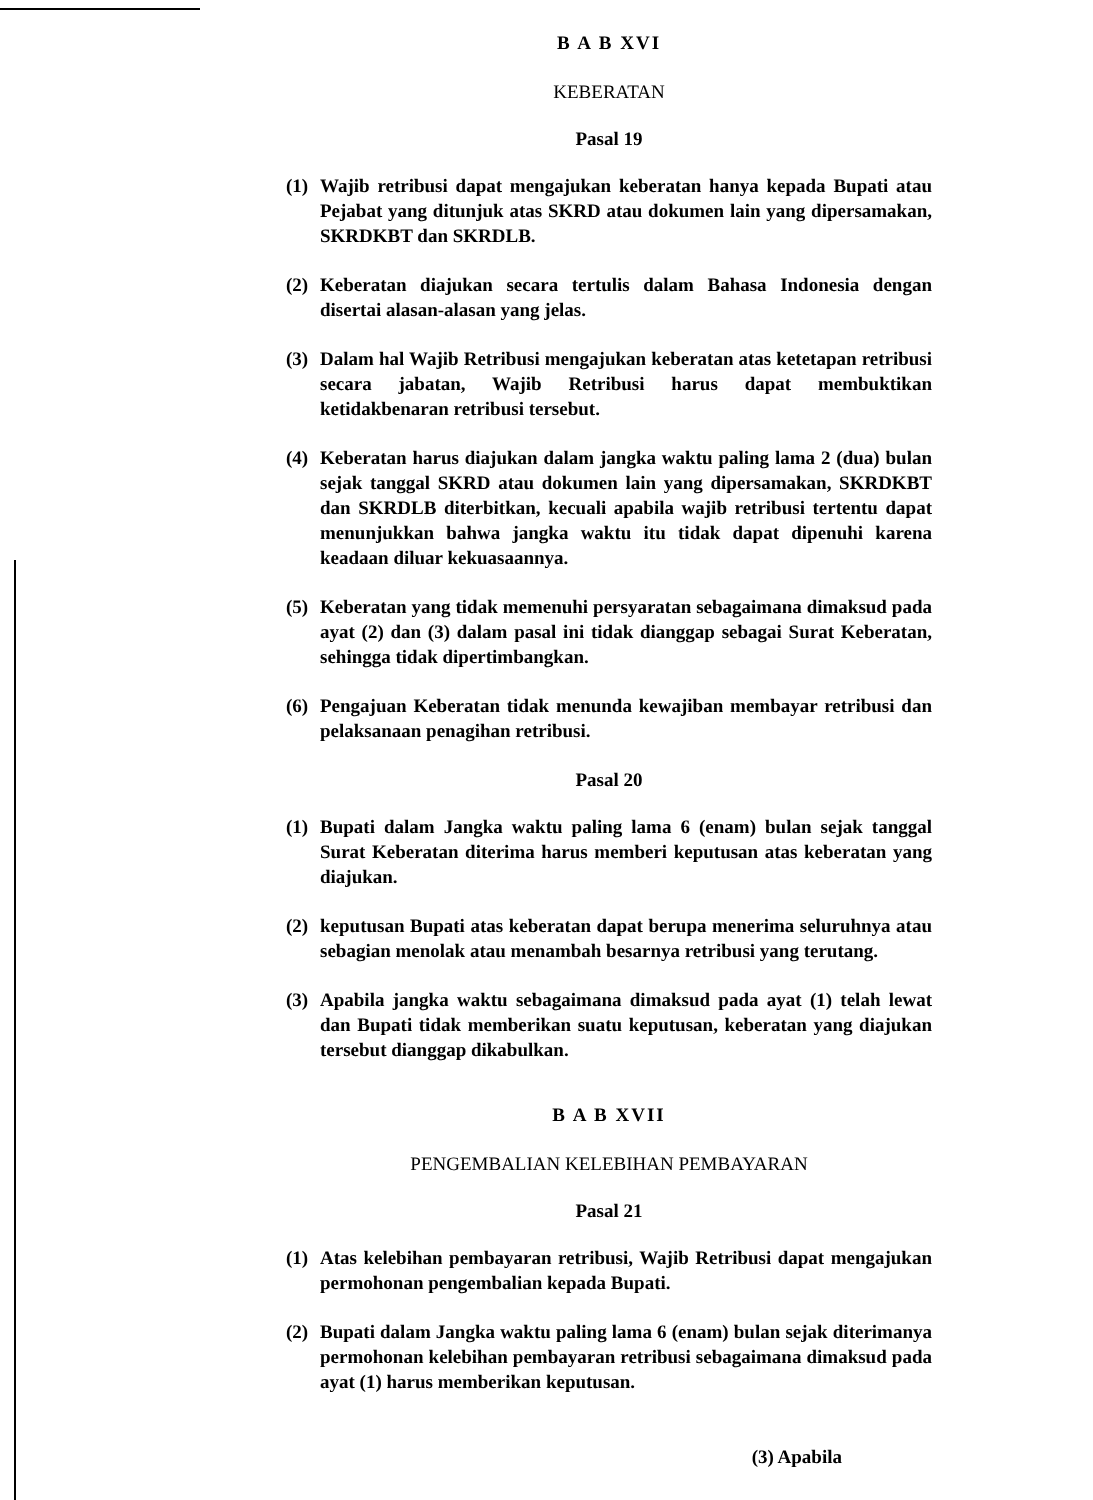B A B XVI
KEBERATAN
Pasal 19
(1) Wajib retribusi dapat mengajukan keberatan hanya kepada Bupati atau Pejabat yang ditunjuk atas SKRD atau dokumen lain yang dipersamakan, SKRDKBT dan SKRDLB.
(2) Keberatan diajukan secara tertulis dalam Bahasa Indonesia dengan disertai alasan-alasan yang jelas.
(3) Dalam hal Wajib Retribusi mengajukan keberatan atas ketetapan retribusi secara jabatan, Wajib Retribusi harus dapat membuktikan ketidakbenaran retribusi tersebut.
(4) Keberatan harus diajukan dalam jangka waktu paling lama 2 (dua) bulan sejak tanggal SKRD atau dokumen lain yang dipersamakan, SKRDKBT dan SKRDLB diterbitkan, kecuali apabila wajib retribusi tertentu dapat menunjukkan bahwa jangka waktu itu tidak dapat dipenuhi karena keadaan diluar kekuasaannya.
(5) Keberatan yang tidak memenuhi persyaratan sebagaimana dimaksud pada ayat (2) dan (3) dalam pasal ini tidak dianggap sebagai Surat Keberatan, sehingga tidak dipertimbangkan.
(6) Pengajuan Keberatan tidak menunda kewajiban membayar retribusi dan pelaksanaan penagihan retribusi.
Pasal 20
(1) Bupati dalam Jangka waktu paling lama 6 (enam) bulan sejak tanggal Surat Keberatan diterima harus memberi keputusan atas keberatan yang diajukan.
(2) keputusan Bupati atas keberatan dapat berupa menerima seluruhnya atau sebagian menolak atau menambah besarnya retribusi yang terutang.
(3) Apabila jangka waktu sebagaimana dimaksud pada ayat (1) telah lewat dan Bupati tidak memberikan suatu keputusan, keberatan yang diajukan tersebut dianggap dikabulkan.
B A B XVII
PENGEMBALIAN KELEBIHAN PEMBAYARAN
Pasal 21
(1) Atas kelebihan pembayaran retribusi, Wajib Retribusi dapat mengajukan permohonan pengembalian kepada Bupati.
(2) Bupati dalam Jangka waktu paling lama 6 (enam) bulan sejak diterimanya permohonan kelebihan pembayaran retribusi sebagaimana dimaksud pada ayat (1) harus memberikan keputusan.
(3) Apabila